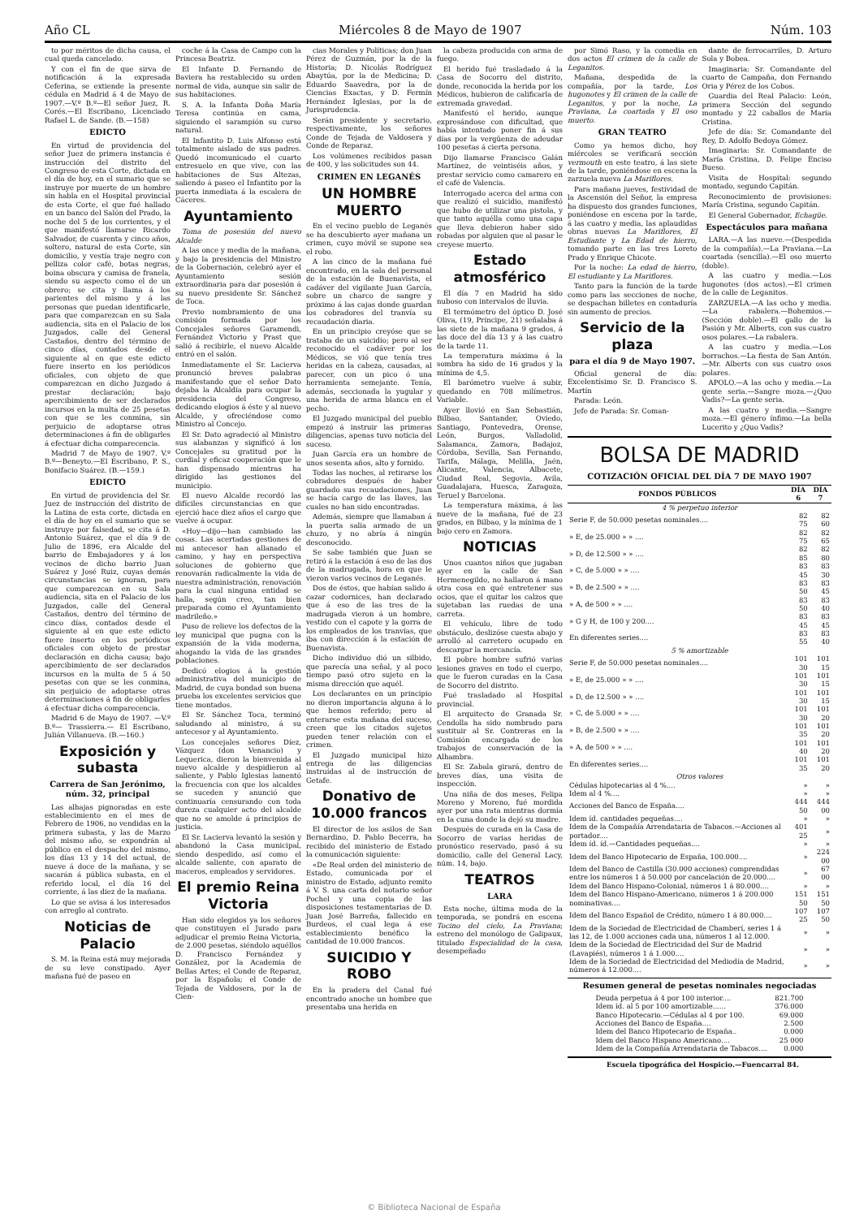Año CL Miércoles 8 de Mayo de 1907 Núm. 103
to por méritos de dicha causa, el cual queda cancelado.
Y con el fin de que sirva de notificación á la expresada Ceferina, se extiende la presente cédula en Madrid á 4 de Mayo de 1907.—V.º B.º—El señor Juez, R. Corés.—El Escribano, Licenciado Rafael L. de Sande. (B.—158)
EDICTO
En virtud de providencia del señor Juez de primera instancia é instrucción del distrito del Congreso de esta Corte, dictada en el día de hoy, en el sumario que se instruye por muerte de un hombre sin habla en el Hospital provincial de esta Corte, el que fué hallado en un banco del Salón del Prado, la noche del 5 de los corrientes, y el que manifestó llamarse Ricardo Salvador, de cuarenta y cinco años, soltero, natural de esta Corte, sin domicilio, y vestía traje negro con pelliza color café, botas negras, boina obscura y camisa de franela, siendo su aspecto como el de un obrero; se cita y llama á los parientes del mismo y á las personas que puedan identificarle, para que comparezcan en su Sala audiencia, sita en el Palacio de los Juzgados, calle del General Castaños, dentro del término de cinco días, contados desde el siguiente al en que este edicto fuere inserto en los periódicos oficiales, con objeto de que comparezcan en dicho Juzgado á prestar declaración; bajo apercibimiento de ser declarados incursos en la multa de 25 pesetas con que se les conmina, sin perjuicio de adoptarse otras determinaciones á fin de obligarles á efectuar dicha comparecencia.
Madrid 7 de Mayo de 1907. V.º B.º—Beneyto.—El Escribano, P. S., Bonifacio Suárez. (B.—159.)
EDICTO
En virtud de providencia del Sr. Juez de instrucción del distrito de la Latina de esta corte, dictada en el día de hoy en el sumario que se instruye por falsedad, se cita á D. Antonio Suárez, que el día 9 de Julio de 1896, era Alcalde del barrio de Embajadores y á los vecinos de dicho barrio Juan Suárez y José Ruiz, cuyas demás circunstancias se ignoran, para que comparezcan en su Sala audiencia, sita en el Palacio de los Juzgados, calle del General Castaños, dentro del término de cinco días, contados desde el siguiente al en que este edicto fuere inserto en los periódicos oficiales con objeto de prestar declaración en dicha causa; bajo apercibimiento de ser declarados incursos en la multa de 5 á 50 pesetas con que se les conmina, sin perjuicio de adoptarse otras determinaciones á fin de obligarles á efectuar dicha comparecencia.
Madrid 6 de Mayo de 1907. —V.º B.º— Trassierra.— El Escribano, Julián Villanueva. (B.—160.)
Exposición y subasta
Carrera de San Jerónimo, núm. 32, principal
Las alhajas pignoradas en este establecimiento en el mes de Febrero de 1906, no vendidas en la primera subasta, y las de Marzo del mismo año, se expondrán al público en el despacho del mismo, los días 13 y 14 del actual, de nueve á doce de la mañana, y se sacarán á pública subasta, en el referido local, el día 16 del corriente, á las diez de la mañana.
Lo que se avisa á los interesados con arreglo al contrato.
Noticias de Palacio
S. M. la Reina está muy mejorada de su leve constipado. Ayer mañana fué de paseo en
coche á la Casa de Campo con la Princesa Beatriz.
El Infante D. Fernando de Baviera ha restablecido su orden normal de vida, aunque sin salir de sus habitaciones.
S. A. la Infanta Doña María Teresa continúa en cama, siguiendo el sarampión su curso natural.
El Infantito D. Luis Alfonso está totalmente aislado de sus padres. Quedó incomunicado el cuarto entresuelo en que vive, con las habitaciones de Sus Altezas, saliendo á paseo el Infantito por la puerta inmediata á la escalera de Cáceres.
Ayuntamiento
Toma de posesión del nuevo Alcalde
A las once y media de la mañana, y bajo la presidencia del Ministro de la Gobernación, celebró ayer el Ayuntamiento sesión extraordinaria para dar posesión á su nuevo presidente Sr. Sánchez de Toca.
Previo nombramiento de una comisión formada por los Concejales señores Garamendi, Fernández Victorio y Prast que salió á recibirle, el nuevo Alcalde entró en el salón.
Inmediatamente el Sr. Lacierva pronunció breves palabras manifestando que el señor Dato dejaba la Alcaldía para ocupar la presidencia del Congreso, dedicando elogios á éste y al nuevo Alcalde, y ofreciéndose como Ministro al Concejo.
El Sr. Dato agradeció al Ministro sus alabanzas y significó á los Concejales su gratitud por la cordial y eficaz cooperación que le han dispensado mientras ha dirigido las gestiones del municipio.
El nuevo Alcalde recordó las difíciles circunstancias en que ejerció hace diez años el cargo que vuelve á ocupar.
«Hoy—dijo—han cambiado las cosas. Las acertadas gestiones de mi antecesor han allanado el camino, y hay en perspectiva soluciones de gobierno que renovarán radicalmente la vida de nuestra administración, renovación para la cual ninguna entidad se halla, según creo, tan bien preparada como el Ayuntamiento madrileño.»
Puso de relieve los defectos de la ley municipal que pugna con la expansión de la vida moderna, ahogando la vida de las grandes poblaciones.
Dedicó elogios á la gestión administrativa del municipio de Madrid, de cuya bondad son buena prueba los excelentes servicios que tiene montados.
El Sr. Sánchez Toca, terminó saludando al ministro, á su antecesor y al Ayuntamiento.
Los concejales señores Díez, Vázquez (don Venancio) y Lequerica, dieron la bienvenida al nuevo alcalde y despidieron al saliente, y Pablo Iglesias lamentó la frecuencia con que los alcaldes se suceden y anunció que continuaría censurando con toda dureza cualquier acto del alcalde que no se amolde á principios de justicia.
El Sr. Lacierva levantó la sesión y abandonó la Casa municipal, siendo despedido, así como el alcalde saliente, con aparato de maceros, empleados y servidores.
El premio Reina Victoria
Han sido elegidos ya los señores que constituyen el Jurado para adjudicar el premio Reina Victoria, de 2.000 pesetas, siéndolo aquéllos D. Francisco Fernández y González, por la Academia de Bellas Artes; el Conde de Reparaz, por la Española; el Conde de Tejada de Valdosera, por la de Cien-
cias Morales y Políticas; don Juan Pérez de Guzmán, por la de la Historia; D. Nicolás Rodríguez Abaytúa, por la de Medicina; D. Eduardo Saavedra, por la de Ciencias Exactas, y D. Fermín Hernández Iglesias, por la de Jurisprudencia.
Serán presidente y secretario, respectivamente, los señores Conde de Tejada de Valdosera y Conde de Reparaz.
Los volúmenes recibidos pasan de 400, y las solicitudes son 44.
CRIMEN EN LEGANÉS
UN HOMBRE MUERTO
En el vecino pueblo de Leganés se ha descubierto ayer mañana un crimen, cuyo móvil se supone sea el robo.
A las cinco de la mañana fué encontrado, en la sala del personal de la estación de Buenavista, el cadáver del vigilante Juan García, sobre un charco de sangre y próximo á las cajas donde guardan los cobradores del tranvía su recaudación diaria.
En un principio creyóse que se trataba de un suicidio; pero al ser reconocido el cadáver por los Médicos, se vió que tenía tres heridas en la cabeza, causadas, al parecer, con un pico ó una herramienta semejante. Tenía, además, seccionada la yugular y una herida de arma blanca en el pecho.
El Juzgado municipal del pueblo empezó á instruir las primeras diligencias, apenas tuvo noticia del suceso.
Juan García era un hombre de unos sesenta años, alto y fornido.
Todas las noches, al retirarse los cobradores después de haber guardado sus recaudaciones, Juan se hacía cargo de las llaves, las cuales no han sido encontradas.
Además, siempre que llamaban á la puerta salía armado de un chuzo, y no abría á ningún desconocido.
Se sabe también que Juan se retiró á la estación á eso de las dos de la madrugada, hora en que le vieron varios vecinos de Leganés.
Dos de éstos, que habían salido á cazar codornices, han declarado que á eso de las tres de la madrugada vieron á un hombre, vestido con el capote y la gorra de los empleados de los tranvías, que iba con dirección á la estación de Buenavista.
Dicho individuo dió un silbido, que parecía una señal, y al poco tiempo pasó otro sujeto en la misma dirección que aquél.
Los declarantes en un principio no dieron importancia alguna á lo que hemos referido; pero al enterarse esta mañana del suceso, creen que los citados sujetos pueden tener relación con el crimen.
El Juzgado municipal hizo entrega de las diligencias instruídas al de instrucción de Getafe.
Donativo de 10.000 francos
El director de los asilos de San Bernardino, D. Pablo Becerra, ha recibido del ministerio de Estado la comunicación siguiente:
«De Real orden del ministerio de Estado, comunicada por el ministro de Estado, adjunto remito á V. S. una carta del notario señor Pochel y una copia de las disposiciones testamentarias de D. Juan José Barreña, fallecido en Burdeos, el cual lega á ese establecimiento benéfico la cantidad de 10.000 francos.
SUICIDIO Y ROBO
En la pradera del Canal fué encontrado anoche un hombre que presentaba una herida en
la cabeza producida con arma de fuego.
El herido fué trasladado á la Casa de Socorro del distrito, donde, reconocida la herida por los Médicos, hubieron de calificarla de extremada gravedad.
Manifestó el herido, aunque expresándose con dificultad, que había intentado poner fin á sus días por la vergüenza de adeudar 100 pesetas á cierta persona.
Dijo llamarse Francisco Galán Martínez, de veintiséis años, y prestar servicio como camarero en el café de Valencia.
Interrogado acerca del arma con que realizó el suicidio, manifestó que hubo de utilizar una pistola, y que tanto aquélla como una capa que lleva debieron haber sido robadas por alguien que al pasar le creyese muerto.
Estado atmosférico
El día 7 en Madrid ha sido nuboso con intervalos de lluvia.
El termómetro del óptico D. José Oliva, (19, Príncipe, 21) señalaba á las siete de la mañana 9 grados, á las doce del día 13 y á las cuatro de la tarde 11.
La temperatura máxima á la sombra ha sido de 16 grados y la mínima de 4,5.
El barómetro vuelve á subir, quedando en 708 milímetros. Variable.
Ayer llovió en San Sebastián, Bilbao, Santander, Oviedo, Santiago, Pontevedra, Orense, León, Burgos, Valladolid, Salamanca, Zamora, Badajoz, Córdoba, Sevilla, San Fernando, Tarifa, Málaga, Melilla, Jaén, Alicante, Valencia, Albacete, Ciudad Real, Segovia, Avila, Guadalajara, Huesca, Zaragoza, Teruel y Barcelona.
La temperatura máxima, á las nueve de la mañana, fué de 23 grados, en Bilbao, y la mínima de 1 bajo cero en Zamora.
NOTICIAS
Unos cuantos niños que jugaban ayer en la calle de San Hermenegildo, no hallaron á mano otra cosa en qué entretener sus ocios, que el quitar los calzos que sujetaban las ruedas de una carreta.
El vehículo, libre de todo obstáculo, deslizóse cuesta abajo y arrolló al carretero ocupado en descargar la mercancía.
El pobre hombre sufrió varias lesiones graves en todo el cuerpo, que le fueron curadas en la Casa de Socorro del distrito.
Fué trasladado al Hospital provincial.
El arquitecto de Granada Sr. Cendolla ha sido nombrado para sustituir al Sr. Contreras en la Comisión encargada de los trabajos de conservación de la Alhambra.
El Sr. Zabala girará, dentro de breves días, una visita de inspección.
Una niña de dos meses, Felipa Moreno y Moreno, fué mordida ayer por una rata mientras dormía en la cuna donde la dejó su madre.
Después de curada en la Casa de Socorro de varias heridas de pronóstico reservado, pasó á su domicilio, calle del General Lacy, núm. 14, bajo.
TEATROS
LARA
Esta noche, última moda de la temporada, se pondrá en escena Tocino del cielo, La Praviana; estreno del monólogo de Galipaux, titulado Especialidad de la casa, desempeñado
por Simó Raso, y la comedia en dos actos El crimen de la calle de Leganitos.
Mañana, despedida de la compañía, por la tarde, Los hugonotes y El crimen de la calle de Leganitos, y por la noche, La Praviana, La coartada y El oso muerto.
GRAN TEATRO
Como ya hemos dicho, hoy miércoles se verificará sección vermouth en este teatro, á las siete de la tarde, poniéndose en escena la zarzuela nueva La Mariflores.
Para mañana jueves, festividad de la Ascensión del Señor, la empresa ha dispuesto dos grandes funciones, poniéndose en escena por la tarde, á las cuatro y media, las aplaudidas obras nuevas La Mariflores, El Estudiante y La Edad de hierro, tomando parte en las tres Loreto Prado y Enrique Chicote.
Por la noche: La edad de hierro, El estudiante y La Mariflores.
Tanto para la función de la tarde como para las secciones de noche, se despachan billetes en contaduría sin aumento de precios.
Servicio de la plaza
para el día 9 de Mayo 1907.
Oficial general de día: Excelentísimo Sr. D. Francisco S. Martín
Parada: León.
Jefe de Parada: Sr. Coman-
dante de ferrocarriles, D. Arturo Sola y Bobea.
Imaginaria: Sr. Comandante del cuarto de Campaña, don Fernando Oria y Pérez de los Cobos.
Guardia del Real Palacio: León, primera Sección del segundo montado y 22 caballos de María Cristina.
Jefe de día: Sr. Comandante del Rey, D. Adolfo Bedoya Gómez.
Imaginaria: Sr. Comandante de María Cristina, D. Felipe Enciso Bueso.
Visita de Hospital: segundo montado, segundo Capitán.
Reconocimiento de provisiones: María Cristina, segundo Capitán.
El General Gobernador, Echagüe.
Espectáculos para mañana
LARA.—A las nueve.—(Despedida de la compañía).—La Praviana.—La coartada (sencilla).—El oso muerto (doble).
A las cuatro y media.—Los hugonotes (dos actos).—El crimen de la calle de Leganitos.
ZARZUELA.—A las ocho y media.—La rabalera.—Bohemios.—(Sección doble).—El gallo de la Pasión y Mr. Alberts, con sus cuatro osos polares.—La rabalera.
A las cuatro y media.—Los borrachos.—La fiesta de San Antón.—Mr. Alberts con sus cuatro osos polares.
APOLO.—A las ocho y media.—La gente seria.—Sangre moza.—¿Quo Vadis?—La gente seria.
A las cuatro y media.—Sangre moza.—El género ínfimo.—La bella Lucerito y ¿Quo Vadis?
BOLSA DE MADRID
COTIZACIÓN OFICIAL DEL DÍA 7 DE MAYO 1907
| FONDOS PÚBLICOS | DÍA 6 | DÍA 7 |
| --- | --- | --- |
| 4 % perpetuo interior | | |
| Serie F, de 50.000 pesetas nominales.... | 82 75 | 82 60 |
| » E, de 25.000 » » .... | 82 75 | 82 65 |
| » D, de 12.500 » » .... | 82 85 | 82 80 |
| » C, de 5.000 » » .... | 83 45 | 83 30 |
| » B, de 2.500 » » .... | 83 50 | 83 45 |
| » A, de 500 » » .... | 83 50 | 83 40 |
| » G y H, de 100 y 200.... | 83 45 | 83 45 |
| En diferentes series.... | 83 55 | 83 40 |
| 5 % amortizable | | |
| Serie F, de 50.000 pesetas nominales.... | 101 30 | 101 15 |
| » E, de 25.000 » » .... | 101 30 | 101 15 |
| » D, de 12.500 » » .... | 101 30 | 101 15 |
| » C, de 5.000 » » .... | 101 30 | 101 20 |
| » B, de 2.500 » » .... | 101 35 | 101 20 |
| » A, de 500 » » .... | 101 40 | 101 20 |
| En diferentes series.... | 101 35 | 101 20 |
| Otros valores | | |
| Cédulas hipotecarias al 4 %.... | » | » |
| Idem al 4 %.... | » | » |
| Acciones del Banco de España.... | 444 50 | 444 00 |
| Idem íd. cantidades pequeñas.... | » | » |
| Idem de la Compañía Arrendataria de Tabacos.—Acciones al portador.... | 401 25 | » |
| Idem íd. íd.—Cantidades pequeñas.... | » | » |
| Idem del Banco Hipotecario de España, 100.000.... | » | 224 00 |
| Idem del Banco de Castilla (30.000 acciones) comprendidas entre los números 1 á 50.000 por cancelación de 20.000.... | » | 67 00 |
| Idem del Banco Hispano-Colonial, números 1 á 80.000.... | » | » |
| Idem del Banco Hispano-Americano, números 1 á 200.000 nominativas.... | 151 50 | 151 50 |
| Idem del Banco Español de Crédito, número 1 á 80.000.... | 107 25 | 107 50 |
| Idem de la Sociedad de Electricidad de Chamberí, series 1 á las 12, de 1.000 acciones cada una, números 1 al 12.000. | » | » |
| Idem de la Sociedad de Electricidad del Sur de Madrid (Lavapiés), números 1 á 1.000.... | » | » |
| Idem de la Sociedad de Electricidad del Mediodía de Madrid, números á 12.000.... | » | » |
Resumen general de pesetas nominales negociadas
| Deuda perpetua á 4 por 100 interior.... | 821.700 |
| Idem íd. al 5 por 100 amortizable...... | 376.000 |
| Banco Hipotecario.—Cédulas al 4 por 100. | 69.000 |
| Acciones del Banco de España.... | 2.500 |
| Idem del Banco Hipotecario de España.. | 0.000 |
| Idem del Banco Hispano Americano.... | 25 000 |
| Idem de la Compañía Arrendataria de Tabacos.... | 0.000 |
Escuela tipográfica del Hospicio.—Fuencarral 84.
© Biblioteca Nacional de España